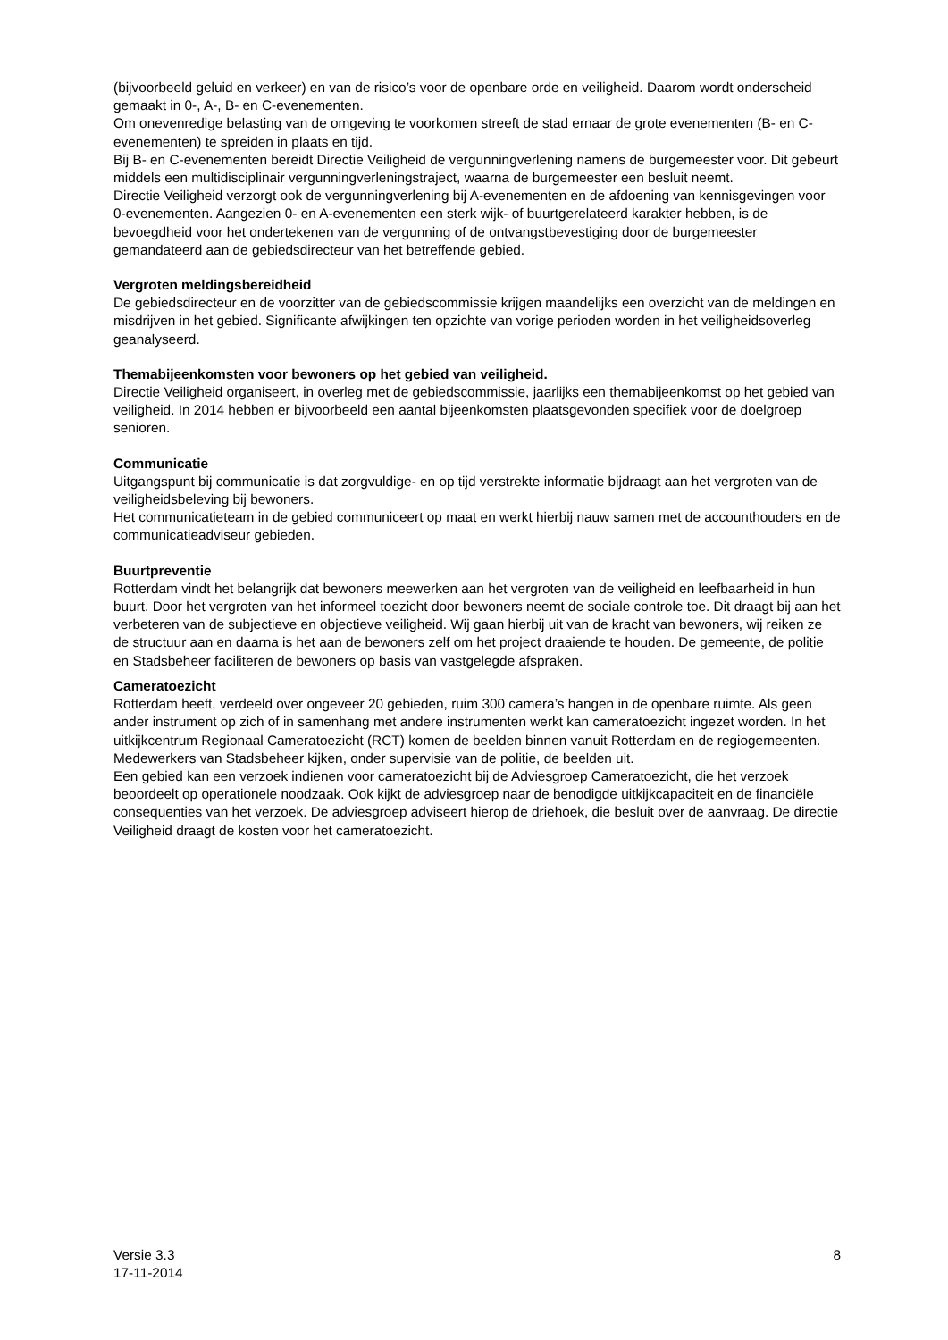(bijvoorbeeld geluid en verkeer) en van de risico’s voor de openbare orde en veiligheid. Daarom wordt onderscheid gemaakt in 0-, A-, B- en C-evenementen.
Om onevenredige belasting van de omgeving te voorkomen streeft de stad ernaar de grote evenementen (B- en C-evenementen) te spreiden in plaats en tijd.
Bij B- en C-evenementen bereidt Directie Veiligheid de vergunningverlening namens de burgemeester voor. Dit gebeurt middels een multidisciplinair vergunningverleningstraject, waarna de burgemeester een besluit neemt.
Directie Veiligheid verzorgt ook de vergunningverlening bij A-evenementen en de afdoening van kennisgevingen voor 0-evenementen. Aangezien 0- en A-evenementen een sterk wijk- of buurtgerelateerd karakter hebben, is de bevoegdheid voor het ondertekenen van de vergunning of de ontvangstbevestiging door de burgemeester gemandateerd aan de gebiedsdirecteur van het betreffende gebied.
Vergroten meldingsbereidheid
De gebiedsdirecteur en de voorzitter van de gebiedscommissie krijgen maandelijks een overzicht van de meldingen en misdrijven in het gebied. Significante afwijkingen ten opzichte van vorige perioden worden in het veiligheidsoverleg geanalyseerd.
Themabijeenkomsten voor bewoners op het gebied van veiligheid.
Directie Veiligheid organiseert, in overleg met de gebiedscommissie, jaarlijks een themabijeenkomst op het gebied van veiligheid. In 2014 hebben er bijvoorbeeld een aantal bijeenkomsten plaatsgevonden specifiek voor de doelgroep senioren.
Communicatie
Uitgangspunt bij communicatie is dat zorgvuldige- en op tijd verstrekte informatie bijdraagt aan het vergroten van de veiligheidsbeleving bij bewoners.
Het communicatieteam in de gebied communiceert op maat en werkt hierbij nauw samen met de accounthouders en de communicatieadviseur gebieden.
Buurtpreventie
Rotterdam vindt het belangrijk dat bewoners meewerken aan het vergroten van de veiligheid en leefbaarheid in hun buurt. Door het vergroten van het informeel toezicht door bewoners neemt de sociale controle toe. Dit draagt bij aan het verbeteren van de subjectieve en objectieve veiligheid. Wij gaan hierbij uit van de kracht van bewoners, wij reiken ze de structuur aan en daarna is het aan de bewoners zelf om het project draaiende te houden. De gemeente, de politie en Stadsbeheer faciliteren de bewoners op basis van vastgelegde afspraken.
Cameratoezicht
Rotterdam heeft, verdeeld over ongeveer 20 gebieden, ruim 300 camera’s hangen in de openbare ruimte. Als geen ander instrument op zich of in samenhang met andere instrumenten werkt kan cameratoezicht ingezet worden. In het uitkijkcentrum Regionaal Cameratoezicht (RCT) komen de beelden binnen vanuit Rotterdam en de regiogemeenten. Medewerkers van Stadsbeheer kijken, onder supervisie van de politie, de beelden uit.
Een gebied kan een verzoek indienen voor cameratoezicht bij de Adviesgroep Cameratoezicht, die het verzoek beoordeelt op operationele noodzaak. Ook kijkt de adviesgroep naar de benodigde uitkijkcapaciteit en de financiële consequenties van het verzoek. De adviesgroep adviseert hierop de driehoek, die besluit over de aanvraag. De directie Veiligheid draagt de kosten voor het cameratoezicht.
Versie 3.3
17-11-2014
8